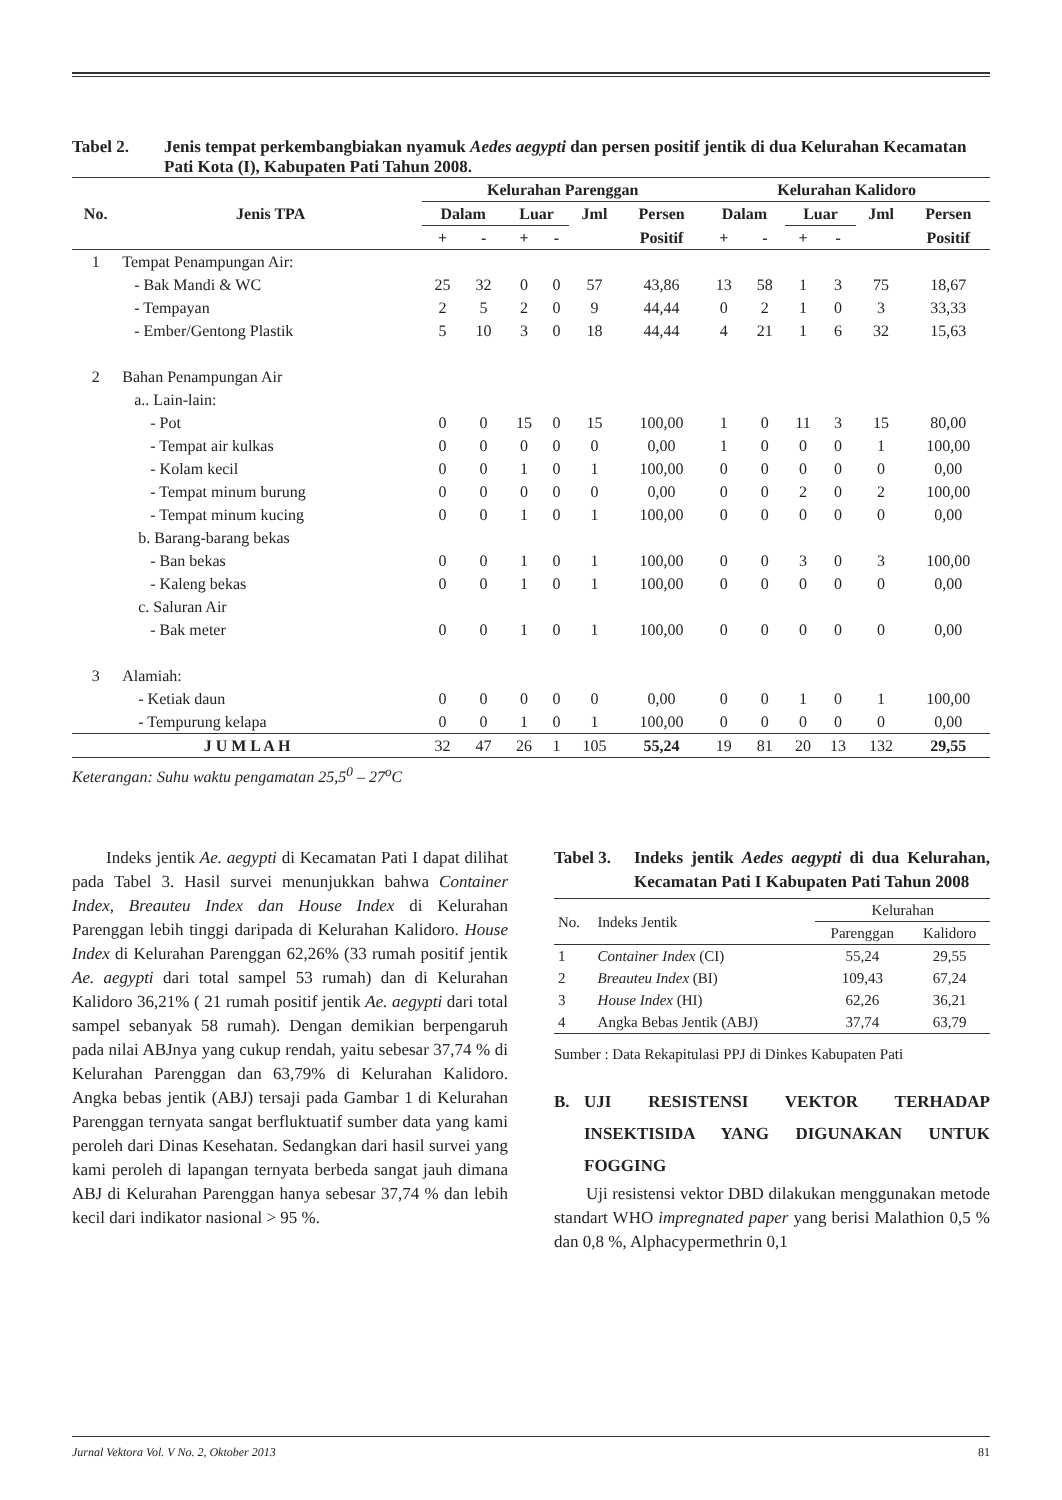Tabel 2. Jenis tempat perkembangbiakan nyamuk Aedes aegypti dan persen positif jentik di dua Kelurahan Kecamatan Pati Kota (I), Kabupaten Pati Tahun 2008.
| No. | Jenis TPA | Kelurahan Parenggan | | | | | | Kelurahan Kalidoro | | | | | |
| --- | --- | --- | --- | --- | --- | --- | --- | --- | --- | --- | --- | --- | --- |
| | | Dalam | | Luar | | Jml | Persen | Dalam | | Luar | | Jml | Persen |
| | | + | - | + | - | | Positif | + | - | + | - | | Positif |
| 1 | Tempat Penampungan Air: | | | | | | | | | | | | |
| | - Bak Mandi & WC | 25 | 32 | 0 | 0 | 57 | 43,86 | 13 | 58 | 1 | 3 | 75 | 18,67 |
| | - Tempayan | 2 | 5 | 2 | 0 | 9 | 44,44 | 0 | 2 | 1 | 0 | 3 | 33,33 |
| | - Ember/Gentong Plastik | 5 | 10 | 3 | 0 | 18 | 44,44 | 4 | 21 | 1 | 6 | 32 | 15,63 |
| 2 | Bahan Penampungan Air | | | | | | | | | | | | |
| | a.. Lain-lain: | | | | | | | | | | | | |
| | - Pot | 0 | 0 | 15 | 0 | 15 | 100,00 | 1 | 0 | 11 | 3 | 15 | 80,00 |
| | - Tempat air kulkas | 0 | 0 | 0 | 0 | 0 | 0,00 | 1 | 0 | 0 | 0 | 1 | 100,00 |
| | - Kolam kecil | 0 | 0 | 1 | 0 | 1 | 100,00 | 0 | 0 | 0 | 0 | 0 | 0,00 |
| | - Tempat minum burung | 0 | 0 | 0 | 0 | 0 | 0,00 | 0 | 0 | 2 | 0 | 2 | 100,00 |
| | - Tempat minum kucing | 0 | 0 | 1 | 0 | 1 | 100,00 | 0 | 0 | 0 | 0 | 0 | 0,00 |
| | b. Barang-barang bekas | | | | | | | | | | | | |
| | - Ban bekas | 0 | 0 | 1 | 0 | 1 | 100,00 | 0 | 0 | 3 | 0 | 3 | 100,00 |
| | - Kaleng bekas | 0 | 0 | 1 | 0 | 1 | 100,00 | 0 | 0 | 0 | 0 | 0 | 0,00 |
| | c. Saluran Air | | | | | | | | | | | | |
| | - Bak meter | 0 | 0 | 1 | 0 | 1 | 100,00 | 0 | 0 | 0 | 0 | 0 | 0,00 |
| 3 | Alamiah: | | | | | | | | | | | | |
| | - Ketiak daun | 0 | 0 | 0 | 0 | 0 | 0,00 | 0 | 0 | 1 | 0 | 1 | 100,00 |
| | - Tempurung kelapa | 0 | 0 | 1 | 0 | 1 | 100,00 | 0 | 0 | 0 | 0 | 0 | 0,00 |
| J U M L A H | | 32 | 47 | 26 | 1 | 105 | 55,24 | 19 | 81 | 20 | 13 | 132 | 29,55 |
Keterangan: Suhu waktu pengamatan 25,5<sup>0</sup> – 27<sup>o</sup>C
Indeks jentik Ae. aegypti di Kecamatan Pati I dapat dilihat pada Tabel 3. Hasil survei menunjukkan bahwa Container Index, Breauteu Index dan House Index di Kelurahan Parenggan lebih tinggi daripada di Kelurahan Kalidoro. House Index di Kelurahan Parenggan 62,26% (33 rumah positif jentik Ae. aegypti dari total sampel 53 rumah) dan di Kelurahan Kalidoro 36,21% ( 21 rumah positif jentik Ae. aegypti dari total sampel sebanyak 58 rumah). Dengan demikian berpengaruh pada nilai ABJnya yang cukup rendah, yaitu sebesar 37,74 % di Kelurahan Parenggan dan 63,79% di Kelurahan Kalidoro. Angka bebas jentik (ABJ) tersaji pada Gambar 1 di Kelurahan Parenggan ternyata sangat berfluktuatif sumber data yang kami peroleh dari Dinas Kesehatan. Sedangkan dari hasil survei yang kami peroleh di lapangan ternyata berbeda sangat jauh dimana ABJ di Kelurahan Parenggan hanya sebesar 37,74 % dan lebih kecil dari indikator nasional > 95 %.
Tabel 3.
Indeks jentik Aedes aegypti di dua Kelurahan, Kecamatan Pati I Kabupaten Pati Tahun 2008
| No. | Indeks Jentik | Kelurahan | |
| | | Parenggan | Kalidoro |
| 1 | Container Index (CI) | 55,24 | 29,55 |
| 2 | Breauteu Index (BI) | 109,43 | 67,24 |
| 3 | House Index (HI) | 62,26 | 36,21 |
| 4 | Angka Bebas Jentik (ABJ) | 37,74 | 63,79 |
Sumber : Data Rekapitulasi PPJ di Dinkes Kabupaten Pati
B. UJI RESISTENSI VEKTOR TERHADAP INSEKTISIDA YANG DIGUNAKAN UNTUK FOGGING
Uji resistensi vektor DBD dilakukan menggunakan metode standart WHO impregnated paper yang berisi Malathion 0,5 % dan 0,8 %, Alphacypermethrin 0,1
Jurnal Vektora Vol. V No. 2, Oktober 2013 81